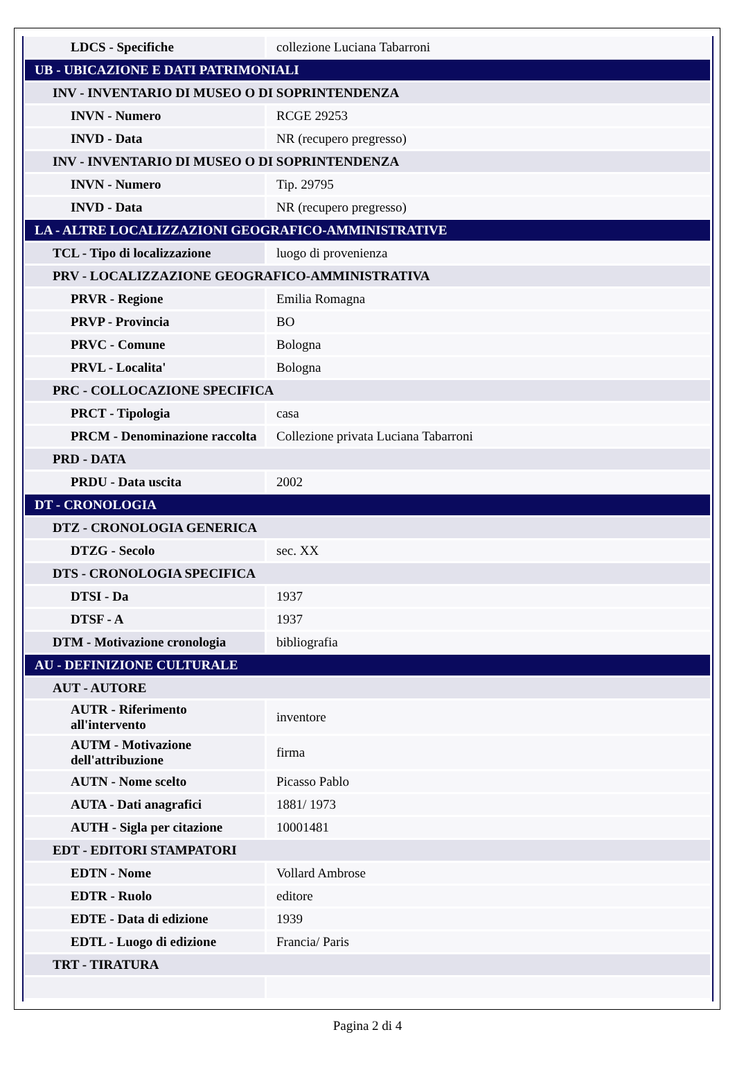| LDCS - Specifiche | collezione Luciana Tabarroni |
| UB - UBICAZIONE E DATI PATRIMONIALI | |
| INV - INVENTARIO DI MUSEO O DI SOPRINTENDENZA | |
| INVN - Numero | RCGE 29253 |
| INVD - Data | NR (recupero pregresso) |
| INV - INVENTARIO DI MUSEO O DI SOPRINTENDENZA | |
| INVN - Numero | Tip. 29795 |
| INVD - Data | NR (recupero pregresso) |
| LA - ALTRE LOCALIZZAZIONI GEOGRAFICO-AMMINISTRATIVE | |
| TCL - Tipo di localizzazione | luogo di provenienza |
| PRV - LOCALIZZAZIONE GEOGRAFICO-AMMINISTRATIVA | |
| PRVR - Regione | Emilia Romagna |
| PRVP - Provincia | BO |
| PRVC - Comune | Bologna |
| PRVL - Localita' | Bologna |
| PRC - COLLOCAZIONE SPECIFICA | |
| PRCT - Tipologia | casa |
| PRCM - Denominazione raccolta | Collezione privata Luciana Tabarroni |
| PRD - DATA | |
| PRDU - Data uscita | 2002 |
| DT - CRONOLOGIA | |
| DTZ - CRONOLOGIA GENERICA | |
| DTZG - Secolo | sec. XX |
| DTS - CRONOLOGIA SPECIFICA | |
| DTSI - Da | 1937 |
| DTSF - A | 1937 |
| DTM - Motivazione cronologia | bibliografia |
| AU - DEFINIZIONE CULTURALE | |
| AUT - AUTORE | |
| AUTR - Riferimento all'intervento | inventore |
| AUTM - Motivazione dell'attribuzione | firma |
| AUTN - Nome scelto | Picasso Pablo |
| AUTA - Dati anagrafici | 1881/ 1973 |
| AUTH - Sigla per citazione | 10001481 |
| EDT - EDITORI STAMPATORI | |
| EDTN - Nome | Vollard Ambrose |
| EDTR - Ruolo | editore |
| EDTE - Data di edizione | 1939 |
| EDTL - Luogo di edizione | Francia/ Paris |
| TRT - TIRATURA | |
Pagina 2 di 4